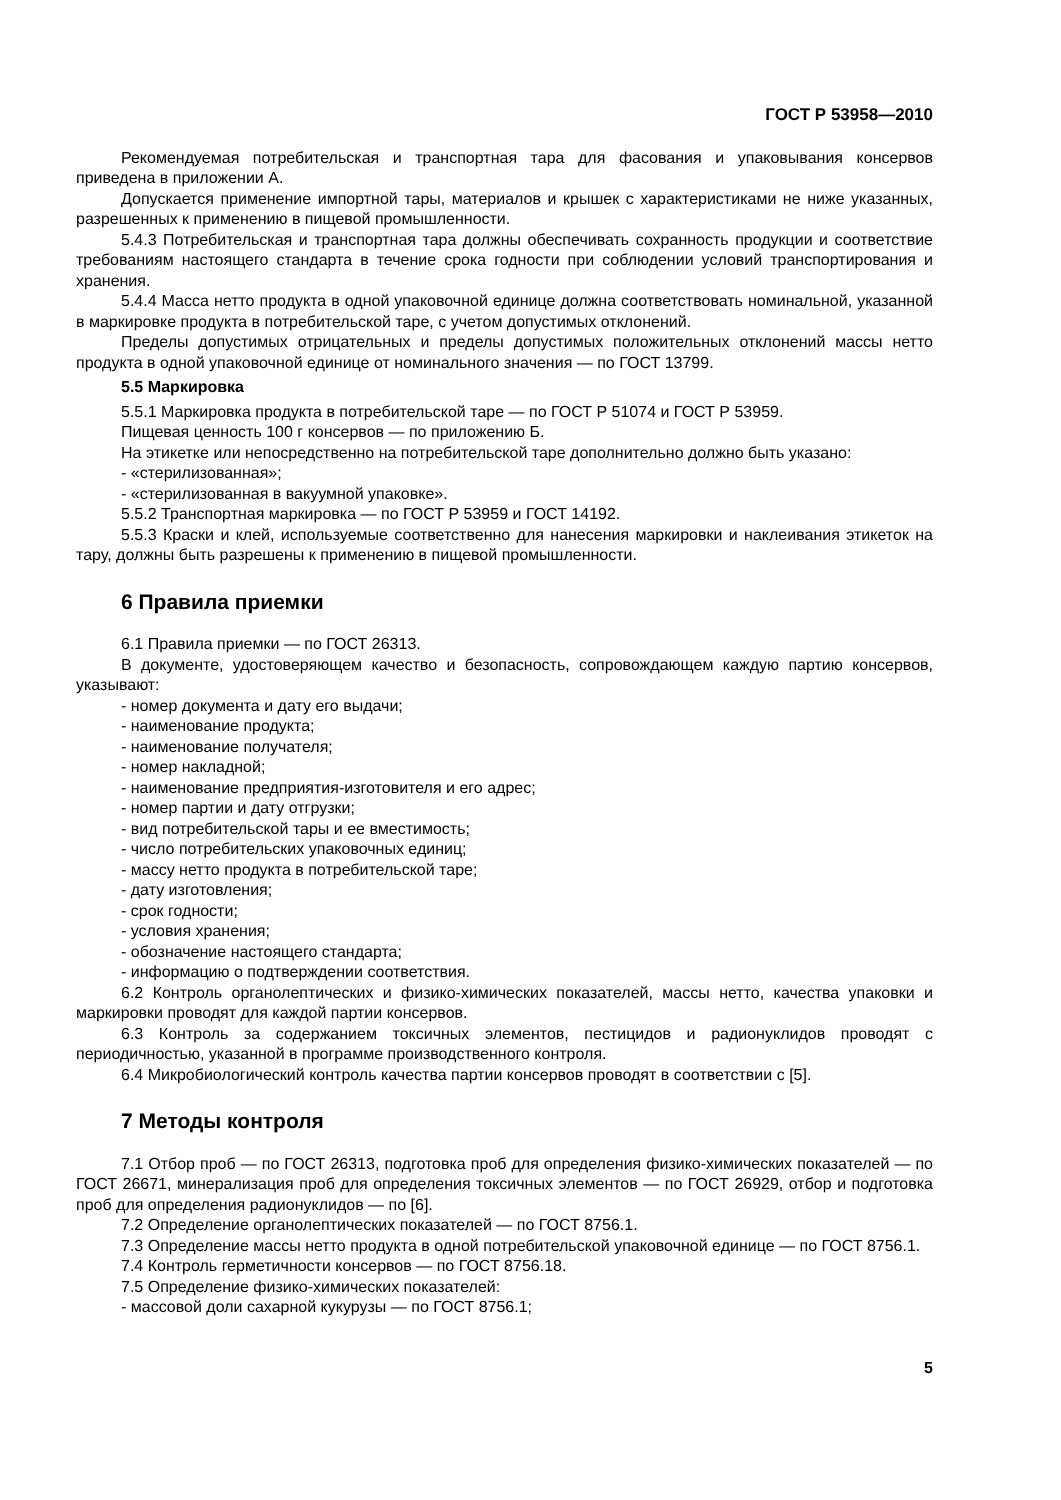ГОСТ Р 53958—2010
Рекомендуемая потребительская и транспортная тара для фасования и упаковывания консервов приведена в приложении А.
Допускается применение импортной тары, материалов и крышек с характеристиками не ниже указанных, разрешенных к применению в пищевой промышленности.
5.4.3 Потребительская и транспортная тара должны обеспечивать сохранность продукции и соответствие требованиям настоящего стандарта в течение срока годности при соблюдении условий транспортирования и хранения.
5.4.4 Масса нетто продукта в одной упаковочной единице должна соответствовать номинальной, указанной в маркировке продукта в потребительской таре, с учетом допустимых отклонений.
Пределы допустимых отрицательных и пределы допустимых положительных отклонений массы нетто продукта в одной упаковочной единице от номинального значения — по ГОСТ 13799.
5.5 Маркировка
5.5.1 Маркировка продукта в потребительской таре — по ГОСТ Р 51074 и ГОСТ Р 53959.
Пищевая ценность 100 г консервов — по приложению Б.
На этикетке или непосредственно на потребительской таре дополнительно должно быть указано:
- «стерилизованная»;
- «стерилизованная в вакуумной упаковке».
5.5.2 Транспортная маркировка — по ГОСТ Р 53959 и ГОСТ 14192.
5.5.3 Краски и клей, используемые соответственно для нанесения маркировки и наклеивания этикеток на тару, должны быть разрешены к применению в пищевой промышленности.
6 Правила приемки
6.1 Правила приемки — по ГОСТ 26313.
В документе, удостоверяющем качество и безопасность, сопровождающем каждую партию консервов, указывают:
- номер документа и дату его выдачи;
- наименование продукта;
- наименование получателя;
- номер накладной;
- наименование предприятия-изготовителя и его адрес;
- номер партии и дату отгрузки;
- вид потребительской тары и ее вместимость;
- число потребительских упаковочных единиц;
- массу нетто продукта в потребительской таре;
- дату изготовления;
- срок годности;
- условия хранения;
- обозначение настоящего стандарта;
- информацию о подтверждении соответствия.
6.2 Контроль органолептических и физико-химических показателей, массы нетто, качества упаковки и маркировки проводят для каждой партии консервов.
6.3 Контроль за содержанием токсичных элементов, пестицидов и радионуклидов проводят с периодичностью, указанной в программе производственного контроля.
6.4 Микробиологический контроль качества партии консервов проводят в соответствии с [5].
7 Методы контроля
7.1 Отбор проб — по ГОСТ 26313, подготовка проб для определения физико-химических показателей — по ГОСТ 26671, минерализация проб для определения токсичных элементов — по ГОСТ 26929, отбор и подготовка проб для определения радионуклидов — по [6].
7.2 Определение органолептических показателей — по ГОСТ 8756.1.
7.3 Определение массы нетто продукта в одной потребительской упаковочной единице — по ГОСТ 8756.1.
7.4 Контроль герметичности консервов — по ГОСТ 8756.18.
7.5 Определение физико-химических показателей:
- массовой доли сахарной кукурузы — по ГОСТ 8756.1;
5